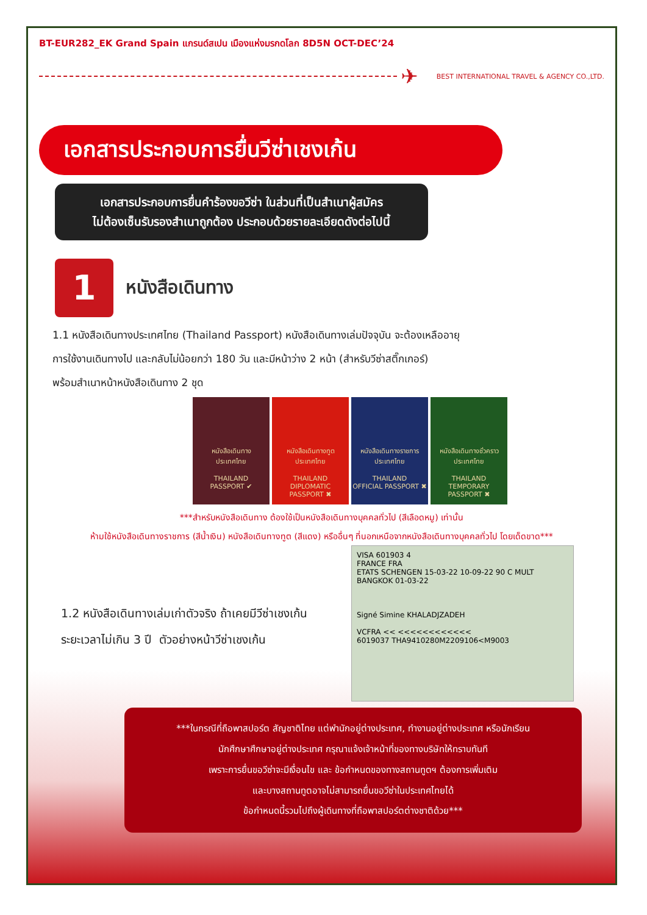BT-EUR282_EK Grand Spain แกรนด์สเปน เมืองแห่งมรกดโลก 8D5N OCT-DEC’24
✈
BEST INTERNATIONAL TRAVEL & AGENCY CO.,LTD.
เอกสารประกอบการยื่นวีซ่าเชงเก้น
เอกสารประกอบการยื่นคำร้องขอวีซ่า ในส่วนที่เป็นสำเนาผู้สมัคร
ไม่ต้องเซ็นรับรองสำเนาถูกต้อง ประกอบด้วยรายละเอียดดังต่อไปนี้
1
หนังสือเดินทาง
1.1 หนังสือเดินทางประเทศไทย (Thailand Passport) หนังสือเดินทางเล่มปัจจุบัน จะต้องเหลืออายุ
การใช้งานเดินทางไป และกลับไม่น้อยกว่า 180 วัน และมีหน้าว่าง 2 หน้า (สำหรับวีซ่าสติ๊กเกอร์)
พร้อมสำเนาหน้าหนังสือเดินทาง 2 ชุด
หนังสือเดินทาง
ประเทศไทย
THAILAND
PASSPORT ✔
หนังสือเดินทางทูต
ประเทศไทย
THAILAND
DIPLOMATIC PASSPORT ✖
หนังสือเดินทางราชการ
ประเทศไทย
THAILAND
OFFICIAL PASSPORT ✖
หนังสือเดินทางชั่วคราว
ประเทศไทย
THAILAND
TEMPORARY PASSPORT ✖
***สำหรับหนังสือเดินทาง ต้องใช้เป็นหนังสือเดินทางบุคคลทั่วไป (สีเลือดหมู) เท่านั้น
ห้ามใช้หนังสือเดินทางราชการ (สีน้ำเงิน) หนังสือเดินทางทูต (สีแดง) หรืออื่นๆ ที่นอกเหนือจากหนังสือเดินทางบุคคลทั่วไป โดยเด็ดขาด***
1.2 หนังสือเดินทางเล่มเก่าตัวจริง ถ้าเคยมีวีซ่าเชงเก้น
ระยะเวลาไม่เกิน 3 ปี ตัวอย่างหน้าวีซ่าเชงเก้น
VISA 601903 4
FRANCE FRA
ETATS SCHENGEN 15-03-22 10-09-22 90 C MULT BANGKOK 01-03-22
Signé Simine KHALADJZADEH
VCFRA << <<<<<<<<<<<<
6019037 THA9410280M2209106<M9003
***ในกรณีที่ถือพาสปอร์ต สัญชาติไทย แต่พำนักอยู่ต่างประเทศ, ทำงานอยู่ต่างประเทศ หรือนักเรียน
นักศึกษาศึกษาอยู่ต่างประเทศ กรุณาแจ้งเจ้าหน้าที่ของทางบริษัทให้ทราบทันที
เพราะการยื่นขอวีซ่าจะมีเงื่อนไข และ ข้อกำหนดของทางสถานทูตฯ ต้องการเพิ่มเติม
และบางสถานทูตอาจไม่สามารถยื่นขอวีซ่าในประเทศไทยได้
ข้อกำหนดนี้รวมไปถึงผู้เดินทางที่ถือพาสปอร์ตต่างชาติด้วย***